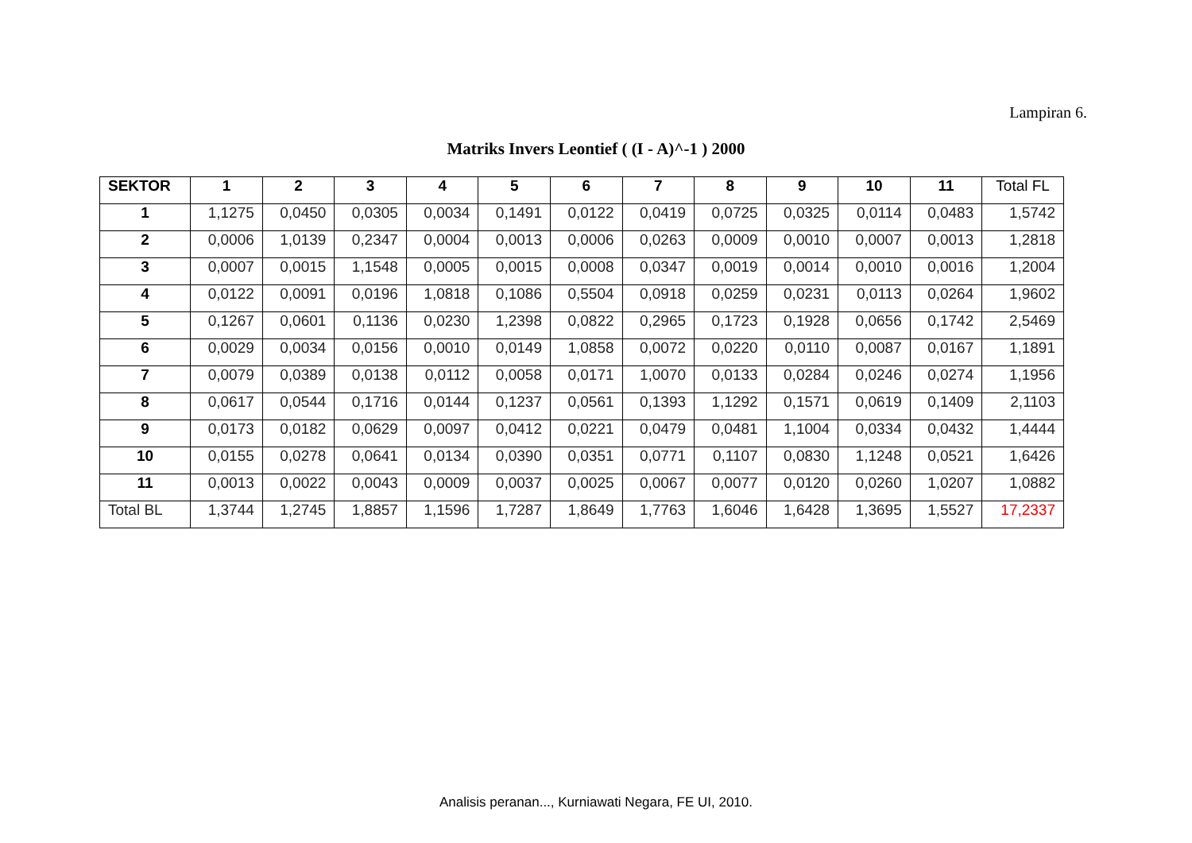Lampiran 6.
Matriks Invers Leontief ( (I - A)^-1 ) 2000
| SEKTOR | 1 | 2 | 3 | 4 | 5 | 6 | 7 | 8 | 9 | 10 | 11 | Total FL |
| --- | --- | --- | --- | --- | --- | --- | --- | --- | --- | --- | --- | --- |
| 1 | 1,1275 | 0,0450 | 0,0305 | 0,0034 | 0,1491 | 0,0122 | 0,0419 | 0,0725 | 0,0325 | 0,0114 | 0,0483 | 1,5742 |
| 2 | 0,0006 | 1,0139 | 0,2347 | 0,0004 | 0,0013 | 0,0006 | 0,0263 | 0,0009 | 0,0010 | 0,0007 | 0,0013 | 1,2818 |
| 3 | 0,0007 | 0,0015 | 1,1548 | 0,0005 | 0,0015 | 0,0008 | 0,0347 | 0,0019 | 0,0014 | 0,0010 | 0,0016 | 1,2004 |
| 4 | 0,0122 | 0,0091 | 0,0196 | 1,0818 | 0,1086 | 0,5504 | 0,0918 | 0,0259 | 0,0231 | 0,0113 | 0,0264 | 1,9602 |
| 5 | 0,1267 | 0,0601 | 0,1136 | 0,0230 | 1,2398 | 0,0822 | 0,2965 | 0,1723 | 0,1928 | 0,0656 | 0,1742 | 2,5469 |
| 6 | 0,0029 | 0,0034 | 0,0156 | 0,0010 | 0,0149 | 1,0858 | 0,0072 | 0,0220 | 0,0110 | 0,0087 | 0,0167 | 1,1891 |
| 7 | 0,0079 | 0,0389 | 0,0138 | 0,0112 | 0,0058 | 0,0171 | 1,0070 | 0,0133 | 0,0284 | 0,0246 | 0,0274 | 1,1956 |
| 8 | 0,0617 | 0,0544 | 0,1716 | 0,0144 | 0,1237 | 0,0561 | 0,1393 | 1,1292 | 0,1571 | 0,0619 | 0,1409 | 2,1103 |
| 9 | 0,0173 | 0,0182 | 0,0629 | 0,0097 | 0,0412 | 0,0221 | 0,0479 | 0,0481 | 1,1004 | 0,0334 | 0,0432 | 1,4444 |
| 10 | 0,0155 | 0,0278 | 0,0641 | 0,0134 | 0,0390 | 0,0351 | 0,0771 | 0,1107 | 0,0830 | 1,1248 | 0,0521 | 1,6426 |
| 11 | 0,0013 | 0,0022 | 0,0043 | 0,0009 | 0,0037 | 0,0025 | 0,0067 | 0,0077 | 0,0120 | 0,0260 | 1,0207 | 1,0882 |
| Total BL | 1,3744 | 1,2745 | 1,8857 | 1,1596 | 1,7287 | 1,8649 | 1,7763 | 1,6046 | 1,6428 | 1,3695 | 1,5527 | 17,2337 |
Analisis peranan..., Kurniawati Negara, FE UI, 2010.